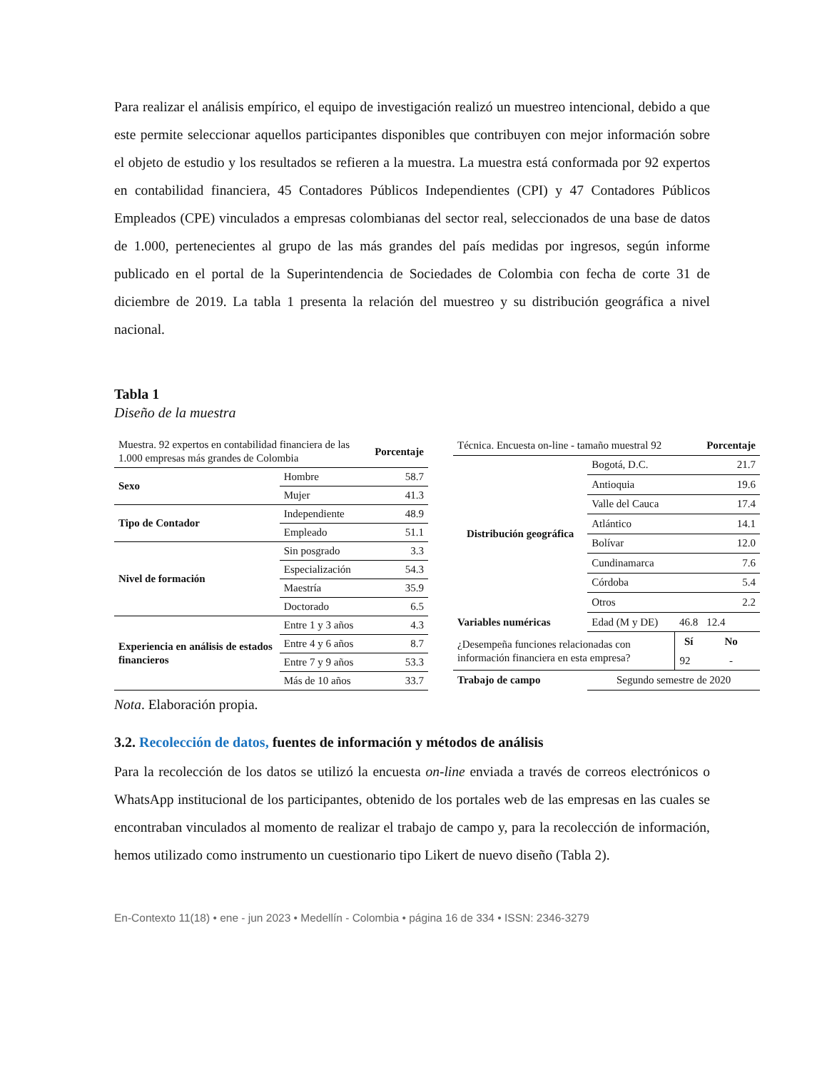Para realizar el análisis empírico, el equipo de investigación realizó un muestreo intencional, debido a que este permite seleccionar aquellos participantes disponibles que contribuyen con mejor información sobre el objeto de estudio y los resultados se refieren a la muestra. La muestra está conformada por 92 expertos en contabilidad financiera, 45 Contadores Públicos Independientes (CPI) y 47 Contadores Públicos Empleados (CPE) vinculados a empresas colombianas del sector real, seleccionados de una base de datos de 1.000, pertenecientes al grupo de las más grandes del país medidas por ingresos, según informe publicado en el portal de la Superintendencia de Sociedades de Colombia con fecha de corte 31 de diciembre de 2019. La tabla 1 presenta la relación del muestreo y su distribución geográfica a nivel nacional.
Tabla 1
Diseño de la muestra
| Muestra. 92 expertos en contabilidad financiera de las 1.000 empresas más grandes de Colombia | | Porcentaje |
| Sexo | Hombre | 58.7 |
| | Mujer | 41.3 |
| Tipo de Contador | Independiente | 48.9 |
| | Empleado | 51.1 |
| Nivel de formación | Sin posgrado | 3.3 |
| | Especialización | 54.3 |
| | Maestría | 35.9 |
| | Doctorado | 6.5 |
| Experiencia en análisis de estados financieros | Entre 1 y 3 años | 4.3 |
| | Entre 4 y 6 años | 8.7 |
| | Entre 7 y 9 años | 53.3 |
| | Más de 10 años | 33.7 |
| Técnica. Encuesta on-line - tamaño muestral 92 | | | Porcentaje |
| Distribución geográfica | Bogotá, D.C. | | 21.7 |
| | Antioquia | | 19.6 |
| | Valle del Cauca | | 17.4 |
| | Atlántico | | 14.1 |
| | Bolívar | | 12.0 |
| | Cundinamarca | | 7.6 |
| | Córdoba | | 5.4 |
| | Otros | | 2.2 |
| Variables numéricas | Edad (M y DE) | 46.8 | 12.4 |
| ¿Desempeña funciones relacionadas con información financiera en esta empresa? | | Sí | No |
| | | 92 | - |
| Trabajo de campo | Segundo semestre de 2020 | | |
Nota. Elaboración propia.
3.2. Recolección de datos, fuentes de información y métodos de análisis
Para la recolección de los datos se utilizó la encuesta on-line enviada a través de correos electrónicos o WhatsApp institucional de los participantes, obtenido de los portales web de las empresas en las cuales se encontraban vinculados al momento de realizar el trabajo de campo y, para la recolección de información, hemos utilizado como instrumento un cuestionario tipo Likert de nuevo diseño (Tabla 2).
En-Contexto 11(18) • ene - jun 2023 • Medellín - Colombia • página 16 de 334 • ISSN: 2346-3279